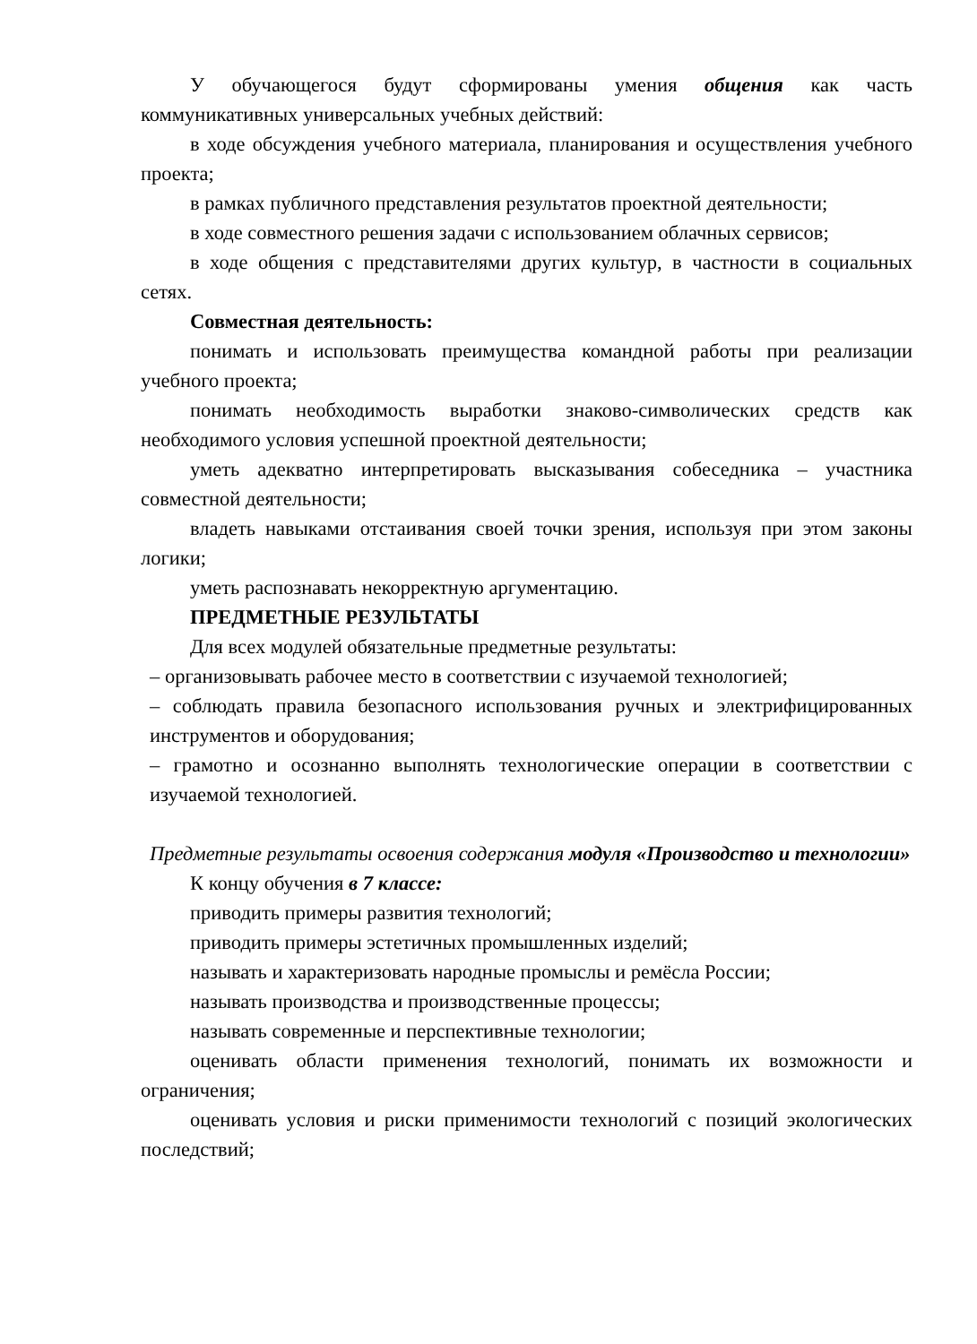У обучающегося будут сформированы умения общения как часть коммуникативных универсальных учебных действий:
в ходе обсуждения учебного материала, планирования и осуществления учебного проекта;
в рамках публичного представления результатов проектной деятельности;
в ходе совместного решения задачи с использованием облачных сервисов;
в ходе общения с представителями других культур, в частности в социальных сетях.
Совместная деятельность:
понимать и использовать преимущества командной работы при реализации учебного проекта;
понимать необходимость выработки знаково-символических средств как необходимого условия успешной проектной деятельности;
уметь адекватно интерпретировать высказывания собеседника – участника совместной деятельности;
владеть навыками отстаивания своей точки зрения, используя при этом законы логики;
уметь распознавать некорректную аргументацию.
ПРЕДМЕТНЫЕ РЕЗУЛЬТАТЫ
Для всех модулей обязательные предметные результаты:
– организовывать рабочее место в соответствии с изучаемой технологией;
– соблюдать правила безопасного использования ручных и электрифицированных инструментов и оборудования;
– грамотно и осознанно выполнять технологические операции в соответствии с изучаемой технологией.
Предметные результаты освоения содержания модуля «Производство и технологии»
К концу обучения в 7 классе:
приводить примеры развития технологий;
приводить примеры эстетичных промышленных изделий;
называть и характеризовать народные промыслы и ремёсла России;
называть производства и производственные процессы;
называть современные и перспективные технологии;
оценивать области применения технологий, понимать их возможности и ограничения;
оценивать условия и риски применимости технологий с позиций экологических последствий;